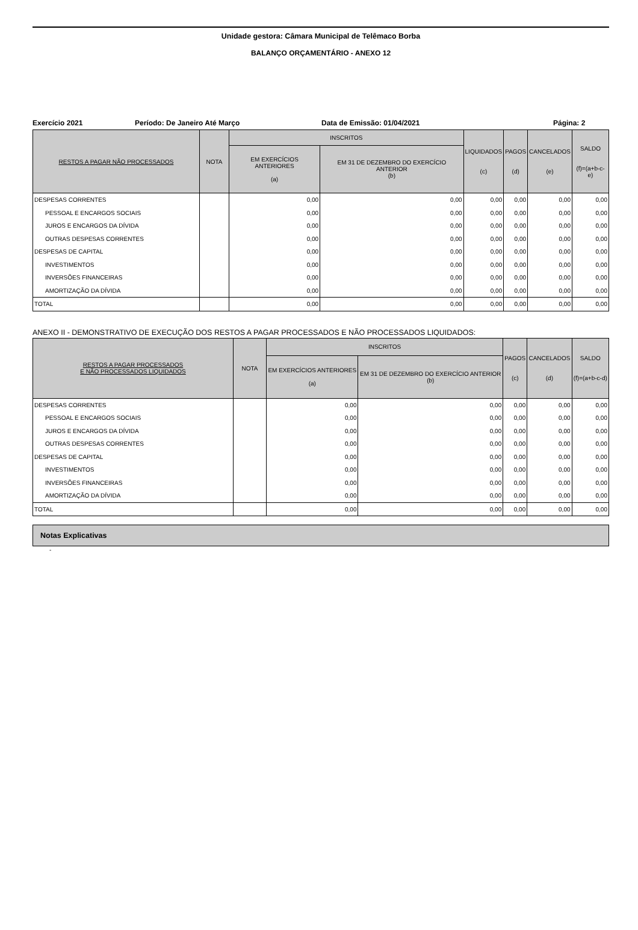Unidade gestora: Câmara Municipal de Telêmaco Borba
BALANÇO ORÇAMENTÁRIO - ANEXO 12
Exercício 2021 Período: De Janeiro Até Março Data de Emissão: 01/04/2021 Página: 2
| RESTOS A PAGAR NÃO PROCESSADOS | NOTA | INSCRITOS | | LIQUIDADOS (c) | PAGOS (d) | CANCELADOS (e) | SALDO (f)=(a+b-c-e) |
| --- | --- | --- | --- | --- | --- | --- | --- |
| | | EM EXERCÍCIOS ANTERIORES (a) | EM 31 DE DEZEMBRO DO EXERCÍCIO ANTERIOR (b) | | | | |
| DESPESAS CORRENTES | | 0,00 | 0,00 | 0,00 | 0,00 | 0,00 | 0,00 |
| PESSOAL E ENCARGOS SOCIAIS | | 0,00 | 0,00 | 0,00 | 0,00 | 0,00 | 0,00 |
| JUROS E ENCARGOS DA DÍVIDA | | 0,00 | 0,00 | 0,00 | 0,00 | 0,00 | 0,00 |
| OUTRAS DESPESAS CORRENTES | | 0,00 | 0,00 | 0,00 | 0,00 | 0,00 | 0,00 |
| DESPESAS DE CAPITAL | | 0,00 | 0,00 | 0,00 | 0,00 | 0,00 | 0,00 |
| INVESTIMENTOS | | 0,00 | 0,00 | 0,00 | 0,00 | 0,00 | 0,00 |
| INVERSÕES FINANCEIRAS | | 0,00 | 0,00 | 0,00 | 0,00 | 0,00 | 0,00 |
| AMORTIZAÇÃO DA DÍVIDA | | 0,00 | 0,00 | 0,00 | 0,00 | 0,00 | 0,00 |
| TOTAL | | 0,00 | 0,00 | 0,00 | 0,00 | 0,00 | 0,00 |
ANEXO II - DEMONSTRATIVO DE EXECUÇÃO DOS RESTOS A PAGAR PROCESSADOS E NÃO PROCESSADOS LIQUIDADOS:
| RESTOS A PAGAR PROCESSADOS E NÃO PROCESSADOS LIQUIDADOS | NOTA | INSCRITOS | | PAGOS (c) | CANCELADOS (d) | SALDO (f)=(a+b-c-d) |
| --- | --- | --- | --- | --- | --- | --- |
| | | EM EXERCÍCIOS ANTERIORES (a) | EM 31 DE DEZEMBRO DO EXERCÍCIO ANTERIOR (b) | | | |
| DESPESAS CORRENTES | | 0,00 | 0,00 | 0,00 | 0,00 | 0,00 |
| PESSOAL E ENCARGOS SOCIAIS | | 0,00 | 0,00 | 0,00 | 0,00 | 0,00 |
| JUROS E ENCARGOS DA DÍVIDA | | 0,00 | 0,00 | 0,00 | 0,00 | 0,00 |
| OUTRAS DESPESAS CORRENTES | | 0,00 | 0,00 | 0,00 | 0,00 | 0,00 |
| DESPESAS DE CAPITAL | | 0,00 | 0,00 | 0,00 | 0,00 | 0,00 |
| INVESTIMENTOS | | 0,00 | 0,00 | 0,00 | 0,00 | 0,00 |
| INVERSÕES FINANCEIRAS | | 0,00 | 0,00 | 0,00 | 0,00 | 0,00 |
| AMORTIZAÇÃO DA DÍVIDA | | 0,00 | 0,00 | 0,00 | 0,00 | 0,00 |
| TOTAL | | 0,00 | 0,00 | 0,00 | 0,00 | 0,00 |
Notas Explicativas
-